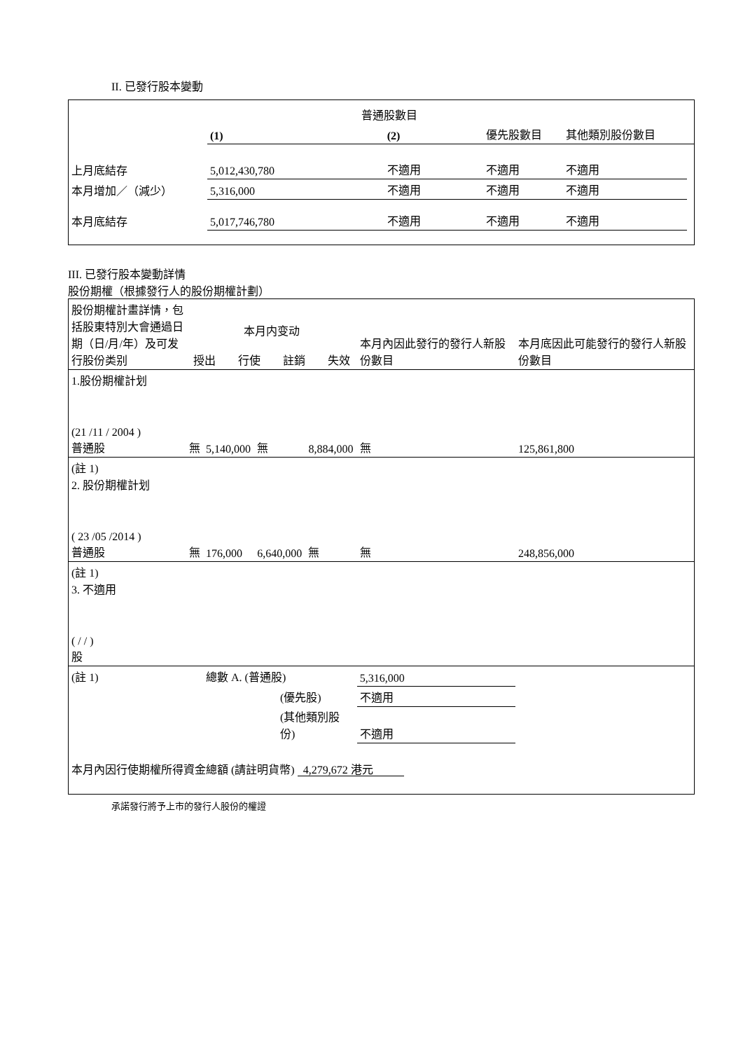II. 已發行股本變動
| | 普通股數目 | | | | |
| | (1) | (2) | 優先股數目 | 其他類別股份數目 | |
| 上月底結存 | 5,012,430,780 | 不適用 | 不適用 | 不適用 | |
| 本月增加／（減少） | 5,316,000 | 不適用 | 不適用 | 不適用 | |
| 本月底結存 | 5,017,746,780 | 不適用 | 不適用 | 不適用 | |
III. 已發行股本變動詳情
股份期權（根據發行人的股份期權計劃）
| 股份期權計畫詳情，包括股東特別大會通過日期（日/月/年）及可发行股份类别 | 本月内变动 授出 行使 註銷 失效 | | | | 本月內因此發行的發行人新股份數目 | 本月底因此可能發行的發行人新股份數目 |
| 1.股份期權計划 (21 /11 / 2004 ) 普通股 | 無 | 5,140,000 | 無 | 8,884,000 | 無 | 125,861,800 |
| (註 1) 2. 股份期權計划 ( 23 /05 /2014 ) 普通股 | 無 | 176,000 | 6,640,000 | 無 | 無 | 248,856,000 |
| (註 1) 3. 不適用 ( / / ) 股 | | | | | | |
| (註 1) | | 總數 A. (普通股) | | | 5,316,000 | |
| | | (優先股) | | | 不適用 | |
| | | (其他類別股份) | | | 不適用 | |
| 本月內因行使期權所得資金總額 (請註明貨幣) 4,279,672 港元 | | | | | | |
承諾發行將予上市的發行人股份的權證